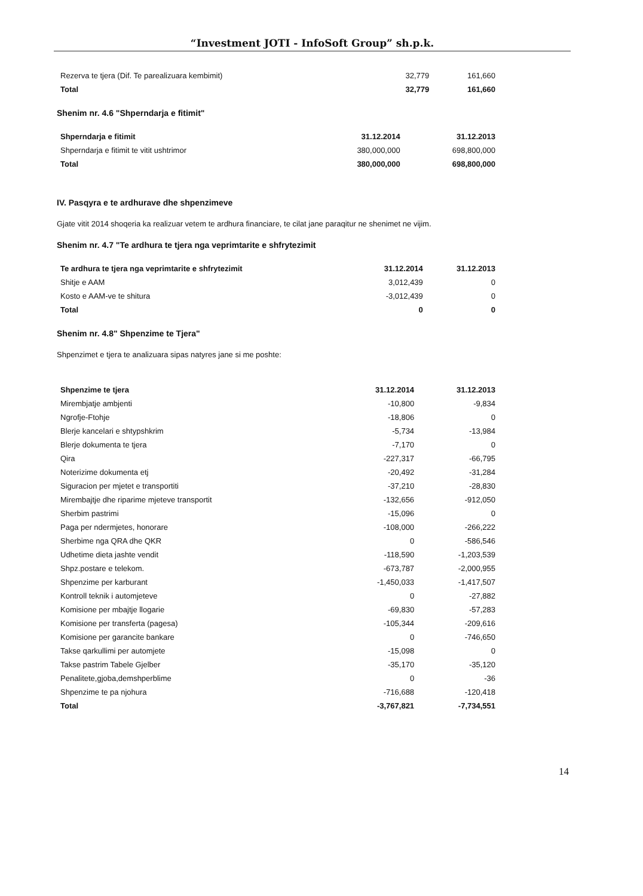“Investment JOTI - InfoSoft Group” sh.p.k.
| Rezerva te tjera (Dif. Te parealizuara kembimit) | 32,779 | 161,660 |
| Total | 32,779 | 161,660 |
Shenim nr. 4.6 "Shperndarja e fitimit"
| Shperndarja e fitimit | 31.12.2014 | 31.12.2013 |
| --- | --- | --- |
| Shperndarja e fitimit te vitit ushtrimor | 380,000,000 | 698,800,000 |
| Total | 380,000,000 | 698,800,000 |
IV. Pasqyra e te ardhurave dhe shpenzimeve
Gjate vitit 2014 shoqeria ka realizuar vetem te ardhura financiare, te cilat jane paraqitur ne shenimet ne vijim.
Shenim nr. 4.7 "Te ardhura te tjera nga veprimtarite e shfrytezimit
| Te ardhura te tjera nga veprimtarite e shfrytezimit | 31.12.2014 | 31.12.2013 |
| --- | --- | --- |
| Shitje e AAM | 3,012,439 | 0 |
| Kosto e AAM-ve te shitura | -3,012,439 | 0 |
| Total | 0 | 0 |
Shenim nr. 4.8" Shpenzime te Tjera"
Shpenzimet e tjera te analizuara sipas natyres jane si me poshte:
| Shpenzime te tjera | 31.12.2014 | 31.12.2013 |
| --- | --- | --- |
| Mirembjatje ambjenti | -10,800 | -9,834 |
| Ngrofje-Ftohje | -18,806 | 0 |
| Blerje kancelari e shtypshkrim | -5,734 | -13,984 |
| Blerje dokumenta te tjera | -7,170 | 0 |
| Qira | -227,317 | -66,795 |
| Noterizime dokumenta etj | -20,492 | -31,284 |
| Siguracion per mjetet e transportiti | -37,210 | -28,830 |
| Mirembajtje dhe riparime mjeteve transportit | -132,656 | -912,050 |
| Sherbim pastrimi | -15,096 | 0 |
| Paga per ndermjetes, honorare | -108,000 | -266,222 |
| Sherbime nga QRA dhe QKR | 0 | -586,546 |
| Udhetime dieta jashte vendit | -118,590 | -1,203,539 |
| Shpz.postare e telekom. | -673,787 | -2,000,955 |
| Shpenzime per karburant | -1,450,033 | -1,417,507 |
| Kontroll teknik i automjeteve | 0 | -27,882 |
| Komisione per mbajtje llogarie | -69,830 | -57,283 |
| Komisione per transferta (pagesa) | -105,344 | -209,616 |
| Komisione per garancite bankare | 0 | -746,650 |
| Takse qarkullimi per automjete | -15,098 | 0 |
| Takse pastrim Tabele Gjelber | -35,170 | -35,120 |
| Penalitete,gjoba,demshperblime | 0 | -36 |
| Shpenzime te pa njohura | -716,688 | -120,418 |
| Total | -3,767,821 | -7,734,551 |
14